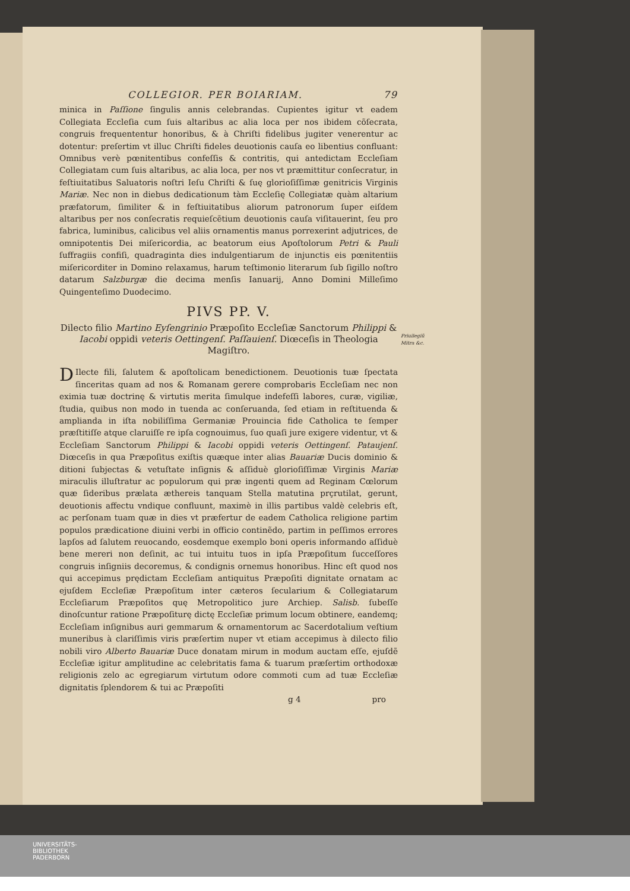COLLEGIOR. PER BOIARIAM. 79
minica in Paſſione ſingulis annis celebrandas. Cupientes igitur vt eadem Collegiata Eccleſia cum ſuis altaribus ac alia loca per nos ibidem cõſecrata, congruis frequententur honoribus, & à Chriſti fidelibus jugiter venerentur ac dotentur: preſertim vt illuc Chriſti fideles deuotionis cauſa eo libentius confluant: Omnibus verè pœnitentibus confeſſis & contritis, qui antedictam Eccleſiam Collegiatam cum ſuis altaribus, ac alia loca, per nos vt præmittitur conſecratur, in feſtiuitatibus Saluatoris noſtri Ieſu Chriſti & ſuę glorioſiſſimæ genitricis Virginis Mariæ. Nec non in diebus dedicationum tàm Eccleſię Collegiatæ quàm altarium præfatorum, ſimiliter & in feſtiuitatibus aliorum patronorum ſuper eiſdem altaribus per nos conſecratis requieſcẽtium deuotionis cauſa viſitauerint, ſeu pro fabrica, luminibus, calicibus vel aliis ornamentis manus porrexerint adjutrices, de omnipotentis Dei miſericordia, ac beatorum eius Apoſtolorum Petri & Pauli ſuffragiis confiſi, quadraginta dies indulgentiarum de injunctis eis pœnitentiis miſericorditer in Domino relaxamus, harum teſtimonio literarum ſub ſigillo noſtro datarum Salzburgæ die decima menſis Ianuarij, Anno Domini Milleſimo Quingenteſimo Duodecimo.
PIVS PP. V.
Dilecto filio Martino Eyſengrinio Præpoſito Eccleſiæ Sanctorum Philippi & Iacobi oppidi veteris Oettingenſ. Paſſauienſ. Diœceſis in Theologia Magiſtro.
Priuilegiũ
Mitra &c.
DIlecte fili, ſalutem & apoſtolicam benedictionem. Deuotionis tuæ ſpectata ſinceritas quam ad nos & Romanam gerere comprobaris Eccleſiam nec non eximia tuæ doctrinę & virtutis merita ſimulque indefeſſi labores, curæ, vigiliæ, ſtudia, quibus non modo in tuenda ac conſeruanda, ſed etiam in reſtituenda & amplianda in iſta nobiliſſima Germaniæ Prouincia fide Catholica te ſemper præſtitiſſe atque claruiſſe re ipſa cognouimus, ſuo quaſi jure exigere videntur, vt & Eccleſiam Sanctorum Philippi & Iacobi oppidi veteris Oettingenſ. Pataujenſ. Diœceſis in qua Præpoſitus exiſtis quæque inter alias Bauariæ Ducis dominio & ditioni ſubjectas & vetuſtate inſignis & aſſiduè glorioſiſſimæ Virginis Mariæ miraculis illuſtratur ac populorum qui præ ingenti quem ad Reginam Cœlorum quæ ſideribus prælata æthereis tanquam Stella matutina prçrutilat, gerunt, deuotionis affectu vndique confluunt, maximè in illis partibus valdè celebris eſt, ac perſonam tuam quæ in dies vt præfertur de eadem Catholica religione partim populos prædicatione diuini verbi in officio continẽdo, partim in peſſimos errores lapſos ad ſalutem reuocando, eosdemque exemplo boni operis informando aſſiduè bene mereri non deſinit, ac tui intuitu tuos in ipſa Præpoſitum ſucceſſores congruis inſigniis decoremus, & condignis ornemus honoribus. Hinc eſt quod nos qui accepimus prędictam Eccleſiam antiquitus Præpoſiti dignitate ornatam ac ejuſdem Eccleſiæ Præpoſitum inter cæteros ſecularium & Collegiatarum Eccleſiarum Præpoſitos quę Metropolitico jure Archiep. Salisb. ſubeſſe dinoſcuntur ratione Præpoſiturę dictę Eccleſiæ primum locum obtinere, eandemq; Eccleſiam inſignibus auri gemmarum & ornamentorum ac Sacerdotalium veſtium muneribus à clariſſimis viris præſertim nuper vt etiam accepimus à dilecto filio nobili viro Alberto Bauariæ Duce donatam mirum in modum auctam eſſe, ejuſdẽ Eccleſiæ igitur amplitudine ac celebritatis fama & tuarum præſertim orthodoxæ religionis zelo ac egregiarum virtutum odore commoti cum ad tuæ Eccleſiæ dignitatis ſplendorem & tui ac Præpoſiti
g 4 pro
UNIVERSITÄTS-
BIBLIOTHEK
PADERBORN